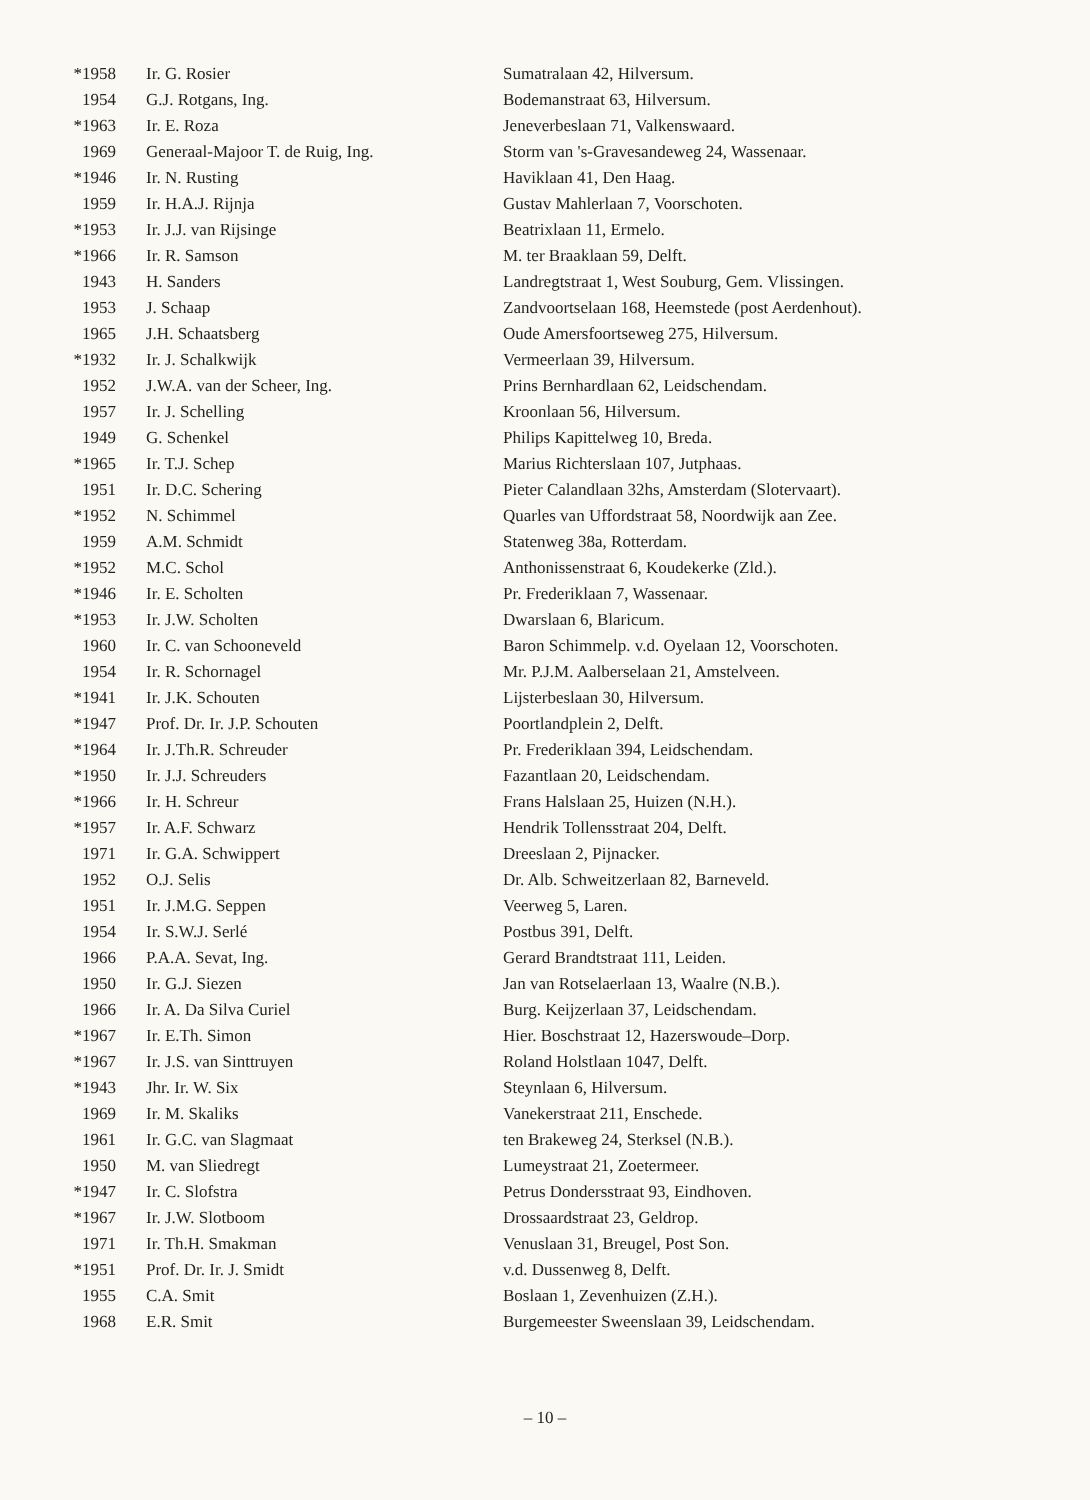| *1958 | Ir. G. Rosier | Sumatralaan 42, Hilversum. |
| 1954 | G.J. Rotgans, Ing. | Bodemanstraat 63, Hilversum. |
| *1963 | Ir. E. Roza | Jeneverbeslaan 71, Valkenswaard. |
| 1969 | Generaal-Majoor T. de Ruig, Ing. | Storm van 's-Gravesandeweg 24, Wassenaar. |
| *1946 | Ir. N. Rusting | Haviklaan 41, Den Haag. |
| 1959 | Ir. H.A.J. Rijnja | Gustav Mahlerlaan 7, Voorschoten. |
| *1953 | Ir. J.J. van Rijsinge | Beatrixlaan 11, Ermelo. |
| *1966 | Ir. R. Samson | M. ter Braaklaan 59, Delft. |
| 1943 | H. Sanders | Landregtstraat 1, West Souburg, Gem. Vlissingen. |
| 1953 | J. Schaap | Zandvoortselaan 168, Heemstede (post Aerdenhout). |
| 1965 | J.H. Schaatsberg | Oude Amersfoortseweg 275, Hilversum. |
| *1932 | Ir. J. Schalkwijk | Vermeerlaan 39, Hilversum. |
| 1952 | J.W.A. van der Scheer, Ing. | Prins Bernhardlaan 62, Leidschendam. |
| 1957 | Ir. J. Schelling | Kroonlaan 56, Hilversum. |
| 1949 | G. Schenkel | Philips Kapittelweg 10, Breda. |
| *1965 | Ir. T.J. Schep | Marius Richterslaan 107, Jutphaas. |
| 1951 | Ir. D.C. Schering | Pieter Calandlaan 32hs, Amsterdam (Slotervaart). |
| *1952 | N. Schimmel | Quarles van Uffordstraat 58, Noordwijk aan Zee. |
| 1959 | A.M. Schmidt | Statenweg 38a, Rotterdam. |
| *1952 | M.C. Schol | Anthonissenstraat 6, Koudekerke (Zld.). |
| *1946 | Ir. E. Scholten | Pr. Frederiklaan 7, Wassenaar. |
| *1953 | Ir. J.W. Scholten | Dwarslaan 6, Blaricum. |
| 1960 | Ir. C. van Schooneveld | Baron Schimmelp. v.d. Oyelaan 12, Voorschoten. |
| 1954 | Ir. R. Schornagel | Mr. P.J.M. Aalberselaan 21, Amstelveen. |
| *1941 | Ir. J.K. Schouten | Lijsterbeslaan 30, Hilversum. |
| *1947 | Prof. Dr. Ir. J.P. Schouten | Poortlandplein 2, Delft. |
| *1964 | Ir. J.Th.R. Schreuder | Pr. Frederiklaan 394, Leidschendam. |
| *1950 | Ir. J.J. Schreuders | Fazantlaan 20, Leidschendam. |
| *1966 | Ir. H. Schreur | Frans Halslaan 25, Huizen (N.H.). |
| *1957 | Ir. A.F. Schwarz | Hendrik Tollensstraat 204, Delft. |
| 1971 | Ir. G.A. Schwippert | Dreeslaan 2, Pijnacker. |
| 1952 | O.J. Selis | Dr. Alb. Schweitzerlaan 82, Barneveld. |
| 1951 | Ir. J.M.G. Seppen | Veerweg 5, Laren. |
| 1954 | Ir. S.W.J. Serlé | Postbus 391, Delft. |
| 1966 | P.A.A. Sevat, Ing. | Gerard Brandtstraat 111, Leiden. |
| 1950 | Ir. G.J. Siezen | Jan van Rotselaerlaan 13, Waalre (N.B.). |
| 1966 | Ir. A. Da Silva Curiel | Burg. Keijzerlaan 37, Leidschendam. |
| *1967 | Ir. E.Th. Simon | Hier. Boschstraat 12, Hazerswoude–Dorp. |
| *1967 | Ir. J.S. van Sinttruyen | Roland Holstlaan 1047, Delft. |
| *1943 | Jhr. Ir. W. Six | Steynlaan 6, Hilversum. |
| 1969 | Ir. M. Skaliks | Vanekerstraat 211, Enschede. |
| 1961 | Ir. G.C. van Slagmaat | ten Brakeweg 24, Sterksel (N.B.). |
| 1950 | M. van Sliedregt | Lumeystraat 21, Zoetermeer. |
| *1947 | Ir. C. Slofstra | Petrus Dondersstraat 93, Eindhoven. |
| *1967 | Ir. J.W. Slotboom | Drossaardstraat 23, Geldrop. |
| 1971 | Ir. Th.H. Smakman | Venuslaan 31, Breugel, Post Son. |
| *1951 | Prof. Dr. Ir. J. Smidt | v.d. Dussenweg 8, Delft. |
| 1955 | C.A. Smit | Boslaan 1, Zevenhuizen (Z.H.). |
| 1968 | E.R. Smit | Burgemeester Sweenslaan 39, Leidschendam. |
– 10 –